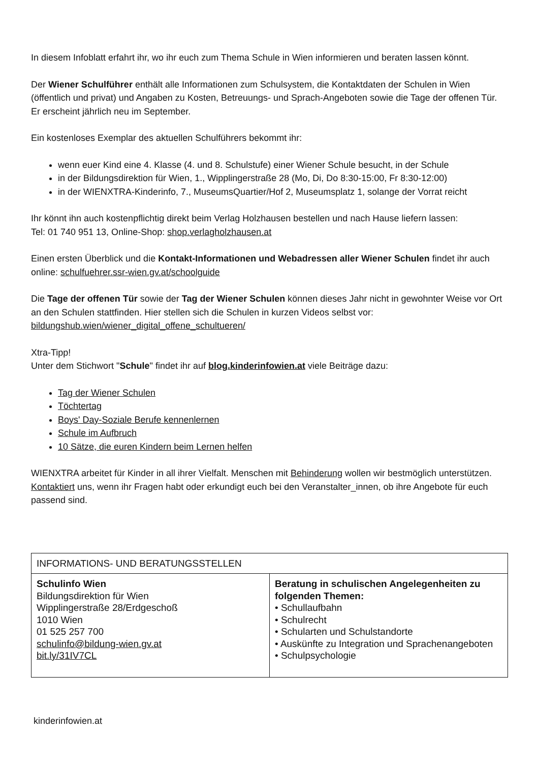In diesem Infoblatt erfahrt ihr, wo ihr euch zum Thema Schule in Wien informieren und beraten lassen könnt.
Der Wiener Schulführer enthält alle Informationen zum Schulsystem, die Kontaktdaten der Schulen in Wien (öffentlich und privat) und Angaben zu Kosten, Betreuungs- und Sprach-Angeboten sowie die Tage der offenen Tür. Er erscheint jährlich neu im September.
Ein kostenloses Exemplar des aktuellen Schulführers bekommt ihr:
wenn euer Kind eine 4. Klasse (4. und 8. Schulstufe) einer Wiener Schule besucht, in der Schule
in der Bildungsdirektion für Wien, 1., Wipplingerstraße 28 (Mo, Di, Do 8:30-15:00, Fr 8:30-12:00)
in der WIENXTRA-Kinderinfo, 7., MuseumsQuartier/Hof 2, Museumsplatz 1, solange der Vorrat reicht
Ihr könnt ihn auch kostenpflichtig direkt beim Verlag Holzhausen bestellen und nach Hause liefern lassen:
Tel: 01 740 951 13, Online-Shop: shop.verlagholzhausen.at
Einen ersten Überblick und die Kontakt-Informationen und Webadressen aller Wiener Schulen findet ihr auch online: schulfuehrer.ssr-wien.gv.at/schoolguide
Die Tage der offenen Tür sowie der Tag der Wiener Schulen können dieses Jahr nicht in gewohnter Weise vor Ort an den Schulen stattfinden. Hier stellen sich die Schulen in kurzen Videos selbst vor: bildungshub.wien/wiener_digital_offene_schultueren/
Xtra-Tipp!
Unter dem Stichwort "Schule" findet ihr auf blog.kinderinfowien.at viele Beiträge dazu:
Tag der Wiener Schulen
Töchtertag
Boys' Day-Soziale Berufe kennenlernen
Schule im Aufbruch
10 Sätze, die euren Kindern beim Lernen helfen
WIENXTRA arbeitet für Kinder in all ihrer Vielfalt. Menschen mit Behinderung wollen wir bestmöglich unterstützen. Kontaktiert uns, wenn ihr Fragen habt oder erkundigt euch bei den Veranstalter_innen, ob ihre Angebote für euch passend sind.
| INFORMATIONS- UND BERATUNGSSTELLEN | |
| Schulinfo Wien Bildungsdirektion für Wien Wipplingerstraße 28/Erdgeschoß 1010 Wien 01 525 257 700 schulinfo@bildung-wien.gv.at bit.ly/31IV7CL | Beratung in schulischen Angelegenheiten zu folgenden Themen: • Schullaufbahn • Schulrecht • Schularten und Schulstandorte • Auskünfte zu Integration und Sprachenangeboten • Schulpsychologie |
kinderinfowien.at